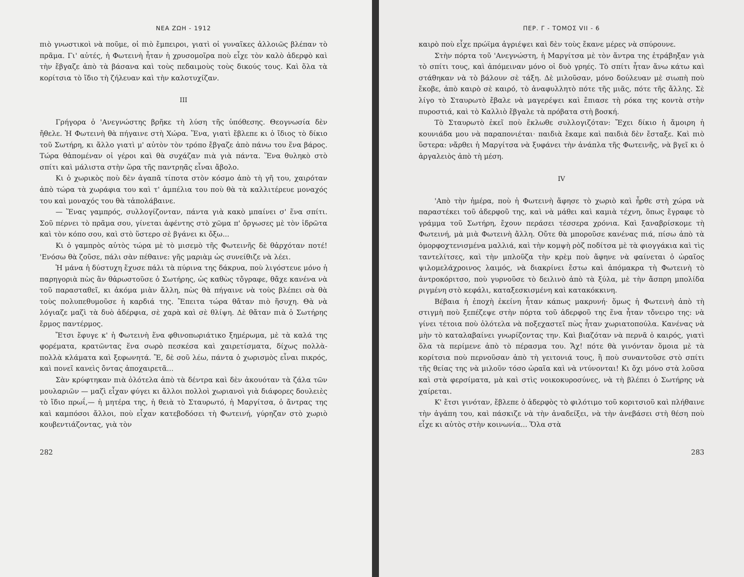ΝΕΑ ΖΩΗ - 1912
πιὸ γνωστικοὶ νὰ ποῦμε, οἱ πιὸ ἔμπειροι, γιατὶ οἱ γυναῖκες ἀλλοιῶς βλέπαν τὸ πρᾶμα. Γι' αὐτές, ἡ Φωτεινὴ ἦταν ἡ χρυσομοῖρα ποὺ εἶχε τὸν καλὸ ἀδερφὸ καὶ τὴν ἔβγαζε ἀπὸ τὰ βάσανα καὶ τοὺς πεδαιμοὺς τοὺς δικούς τους. Καὶ ὅλα τὰ κορίτσια τὸ ἴδιο τὴ ζήλευαν καὶ τὴν καλοτυχίζαν.
III
Γρήγορα ὁ 'Ανεγνώστης βρῆκε τὴ λύση τῆς ὑπόθεσης. Θεογνωσία δὲν ἤθελε. Ἡ Φωτεινὴ θὰ πήγαινε στὴ Χώρα. Ἕνα, γιατὶ ἔβλεπε κι ὁ ἴδιος τὸ δίκιο τοῦ Σωτήρη, κι ἄλλο γιατὶ μ' αὐτὸν τὸν τρόπο ἔβγαζε ἀπὸ πάνω του ἕνα βάρος. Τώρα θἀπομέναν οἱ γέροι καὶ θὰ συχάζαν πιὰ γιὰ πάντα. Ἕνα θυληκὸ στὸ σπίτι καὶ μάλιστα στὴν ὥρα τῆς παντρηᾶς εἶναι ἄβολο.
Κι ὁ χωρικὸς ποὺ δὲν ἀγαπᾶ τίποτα στὸν κόσμο ἀπὸ τὴ γῆ του, χαιρόταν ἀπὸ τώρα τὰ χωράφια του καὶ τ' ἀμπέλια του ποὺ θὰ τὰ καλλιτέρευε μοναχός του καὶ μοναχός του θὰ τἀπολάβαινε.
— Ἕνας γαμπρός, συλλογίζονταν, πάντα γιὰ κακὸ μπαίνει σ' ἕνα σπίτι. Σοῦ πέρνει τὸ πρᾶμα σου, γίνεται ἀφέντης στὸ χῶμα π' ὄργωσες μὲ τὸν ἱδρῶτα καὶ τὸν κόπο σου, καὶ στὸ ὕστερο σὲ βγάνει κι ὄξω...
Κι ὁ γαμπρὸς αὐτὸς τώρα μὲ τὸ μισεμὸ τῆς Φωτεινῆς δὲ θἀρχόταν ποτέ! 'Ενόσω θὰ ζοῦσε, πάλι σὰν πέθαινε: γῆς μαριὰμ ὡς συνείθιζε νὰ λέει.
Ἡ μάνα ἡ δύστυχη ἔχυσε πάλι τὰ πύρινα της δάκρυα, ποὺ λιγόστευε μόνο ἡ παρηγοριὰ πὼς ἂν θἀρωστοῦσε ὁ Σωτήρης, ὡς καθὼς τὄγραφε, θἄχε κανένα νὰ τοῦ παρασταθεῖ, κι ἀκόμα μιὰν ἄλλη, πὼς θὰ πήγαινε νὰ τοὺς βλέπει σὰ θὰ τοὺς πολυπεθυμοῦσε ἡ καρδιά της. Ἔπειτα τώρα θἄταν πιὸ ἥσυχη. Θὰ νὰ λόγιαζε μαζὶ τὰ δυὸ ἀδέρφια, σὲ χαρὰ καὶ σὲ θλίψη. Δὲ θἄταν πιὰ ὁ Σωτήρης ἔρμος παντέρμος.
Ἔτσι ἔφυγε κ' ἡ Φωτεινὴ ἕνα φθινοπωριάτικο ξημέρωμα, μὲ τὰ καλά της φορέματα, κρατῶντας ἕνα σωρὸ πεσκέσα καὶ χαιρετίσματα, δίχως πολλὰ-πολλὰ κλάματα καὶ ξεφωνητά. Ἔ, δὲ σοῦ λέω, πάντα ὁ χωρισμὸς εἶναι πικρός, καὶ πονεῖ κανεὶς ὄντας ἀποχαιρετᾶ...
Σὰν κρύφτηκαν πιὰ ὁλότελα ἀπὸ τὰ δέντρα καὶ δὲν ἀκουόταν τὰ ζάλα τῶν μουλαριῶν — μαζὶ εἶχαν φύγει κι ἄλλοι πολλοὶ χωριανοὶ γιὰ διάφορες δουλειὲς τὸ ἴδιο πρωΐ,— ἡ μητέρα της, ἡ θειὰ τὸ Σταυρωτό, ἡ Μαργίτσα, ὁ ἄντρας της καὶ καμπόσοι ἄλλοι, ποὺ εἶχαν κατεβοδόσει τὴ Φωτεινή, γύρηζαν στὸ χωριὸ κουβεντιάζοντας, γιὰ τὸν
282
ΠΕΡ. Γ - ΤΟΜΟΣ VII - 6
καιρὸ ποὺ εἶχε πρώϊμα ἀγριέψει καὶ δὲν τοὺς ἔκανε μέρες νὰ σπύρουνε.
Στὴν πόρτα τοῦ 'Ανεγνώστη, ἡ Μαργίτσα μὲ τὸν ἄντρα της ἐτράβηξαν γιὰ τὸ σπίτι τους, καὶ ἀπόμειναν μόνο οἱ δυὸ γρηές. Τὸ σπίτι ἦταν ἄνω κάτω καὶ στάθηκαν νὰ τὸ βάλουν σὲ τάξη. Δὲ μιλοῦσαν, μόνο δούλευαν μὲ σιωπὴ ποὺ ἔκοβε, ἀπὸ καιρὸ σὲ καιρό, τὸ ἀναφυλλητὸ πότε τῆς μιᾶς, πότε τῆς ἄλλης. Σὲ λίγο τὸ Σταυρωτὸ ἔβαλε νὰ μαγερέψει καὶ ἔπιασε τὴ ρόκα της κοντὰ στὴν πυροστιά, καὶ τὸ Καλλιὸ ἔβγαλε τὰ πρόβατα στὴ βοσκή.
Τὸ Σταυρωτὸ ἐκεῖ ποὺ ἔκλωθε συλλογιζόταν: Ἔχει δίκιο ἡ ἄμοιρη ἡ κουνιάδα μου νὰ παραπονιέται· παιδιὰ ἔκαμε καὶ παιδιὰ δὲν ἔσταξε. Καὶ πιὸ ὕστερα: νἄρθει ἡ Μαργίτσα νὰ ξυφάνει τὴν ἀνάπλα τῆς Φωτεινῆς, νὰ βγεῖ κι ὁ ἀργαλειὸς ἀπὸ τὴ μέση.
IV
'Απὸ τὴν ἡμέρα, ποὺ ἡ Φωτεινὴ ἄφησε τὸ χωριὸ καὶ ἦρθε στὴ χώρα νὰ παραστέκει τοῦ ἀδερφοῦ της, καὶ νὰ μάθει καὶ καμιὰ τέχνη, ὅπως ἔγραφε τὸ γράμμα τοῦ Σωτήρη, ἔχουν περάσει τέσσερα χρόνια. Καὶ ξαναβρίσκομε τὴ Φωτεινή, μὰ μιὰ Φωτεινὴ ἄλλη. Οὔτε θὰ μποροῦσε κανένας πιά, πίσω ἀπὸ τὰ ὀμορφοχτενισμένα μαλλιά, καὶ τὴν κομψὴ ρὸζ ποδίτσα μὲ τὰ φιογγάκια καὶ τὶς ταντελίτσες, καὶ τὴν μπλοῦζα τὴν κρὲμ ποὺ ἄφηνε νὰ φαίνεται ὁ ὡραῖος ψιλομελάχροινος λαιμός, νὰ διακρίνει ἔστω καὶ ἀπόμακρα τὴ Φωτεινὴ τὸ ἀντροκόριτσο, ποὺ γυρνοῦσε τὸ δειλινὸ ἀπὸ τὰ ξύλα, μὲ τὴν ἄσπρη μπολίδα ριγμένη στὸ κεφάλι, καταξεσκισμένη καὶ κατακόκκινη.
Βέβαια ἡ ἐποχὴ ἐκείνη ἦταν κάπως μακρυνή· ὅμως ἡ Φωτεινὴ ἀπὸ τὴ στιγμὴ ποὺ ξεπέζεψε στὴν πόρτα τοῦ ἀδερφοῦ της ἕνα ἦταν τὄνειρο της: νὰ γίνει τέτοια ποὺ ὁλότελα νὰ ποξεχαστεῖ πὼς ἦταν χωριατοπούλα. Κανένας νὰ μὴν τὸ καταλαβαίνει γνωρίζοντας την. Καὶ βιαζόταν νὰ περνᾶ ὁ καιρός, γιατὶ ὅλα τὰ περίμενε ἀπὸ τὸ πέρασμα του. Ἄχ! πότε θὰ γινόνταν ὅμοια μὲ τὰ κορίτσια ποὺ περνοῦσαν ἀπὸ τὴ γειτονιά τους, ἢ ποὺ συναντοῦσε στὸ σπίτι τῆς θείας της νὰ μιλοῦν τόσο ὡραῖα καὶ νὰ ντύνονται! Κι ὄχι μόνο στὰ λοῦσα καὶ στὰ φερσίματα, μὰ καὶ στὶς νοικοκυροσύνες, νὰ τὴ βλέπει ὁ Σωτήρης νὰ χαίρεται.
Κ' ἔτσι γινόταν, ἔβλεπε ὁ ἀδερφὸς τὸ φιλότιμο τοῦ κοριτσιοῦ καὶ πλήθαινε τὴν ἀγάπη του, καὶ πάσκιζε νὰ τὴν ἀναδείξει, νὰ τὴν ἀνεβάσει στὴ θέση ποὺ εἶχε κι αὐτὸς στὴν κοινωνία... Ὅλα στὰ
283